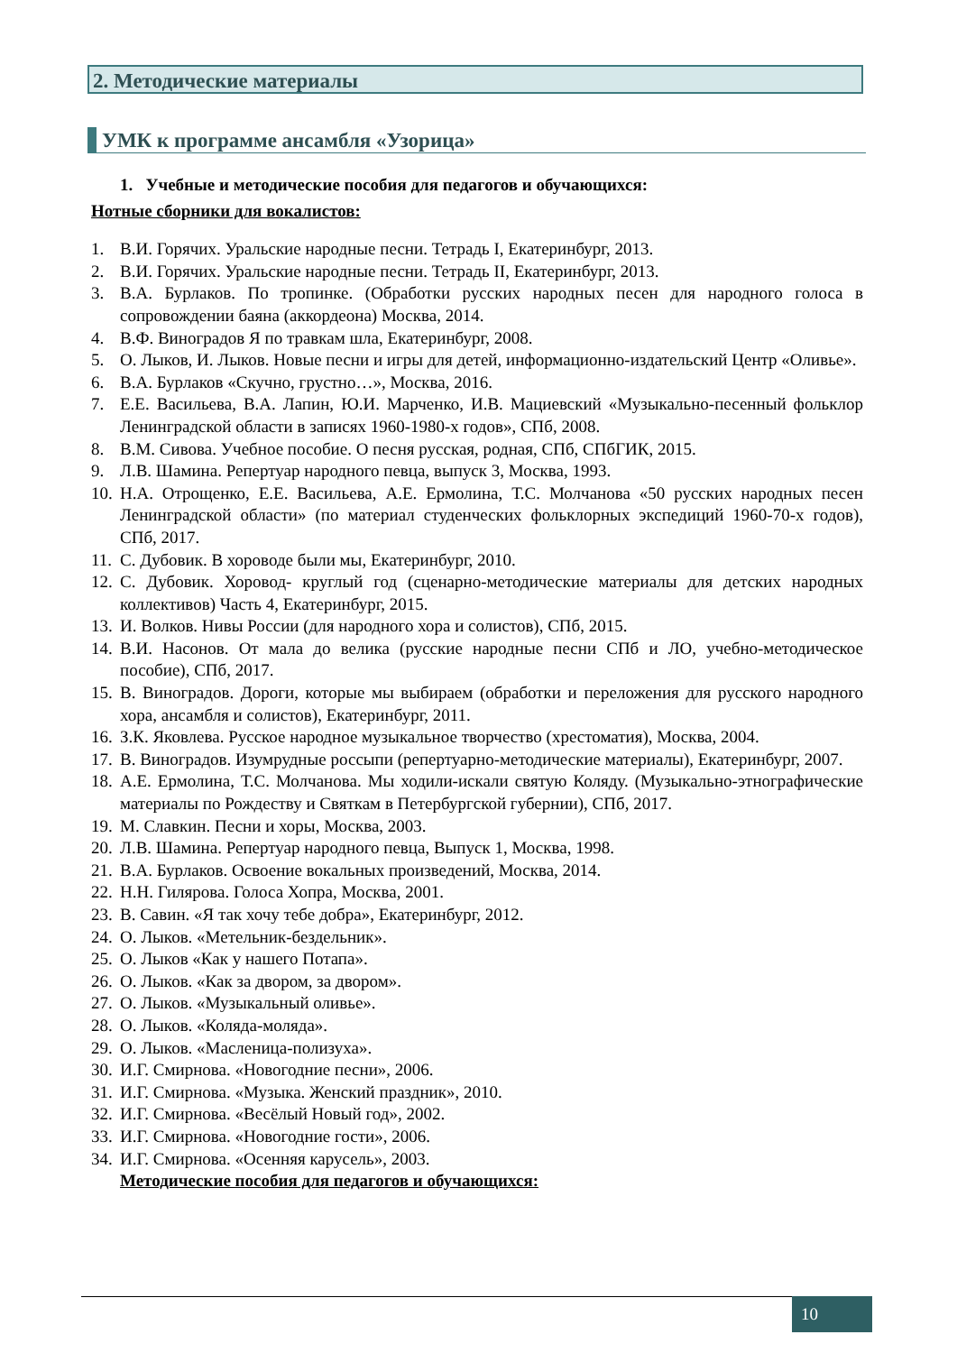2. Методические материалы
УМК к программе ансамбля «Узорица»
1. Учебные и методические пособия для педагогов и обучающихся:
Нотные сборники для вокалистов:
1. В.И. Горячих. Уральские народные песни. Тетрадь I, Екатеринбург, 2013.
2. В.И. Горячих. Уральские народные песни. Тетрадь II, Екатеринбург, 2013.
3. В.А. Бурлаков. По тропинке. (Обработки русских народных песен для народного голоса в сопровождении баяна (аккордеона) Москва, 2014.
4. В.Ф. Виноградов Я по травкам шла, Екатеринбург, 2008.
5. О. Лыков, И. Лыков. Новые песни и игры для детей, информационно-издательский Центр «Оливье».
6. В.А. Бурлаков «Скучно, грустно…», Москва, 2016.
7. Е.Е. Васильева, В.А. Лапин, Ю.И. Марченко, И.В. Мациевский «Музыкально-песенный фольклор Ленинградской области в записях 1960-1980-х годов», СПб, 2008.
8. В.М. Сивова. Учебное пособие. О песня русская, родная, СПб, СПбГИК, 2015.
9. Л.В. Шамина. Репертуар народного певца, выпуск 3, Москва, 1993.
10. Н.А. Отрощенко, Е.Е. Васильева, А.Е. Ермолина, Т.С. Молчанова «50 русских народных песен Ленинградской области» (по материал студенческих фольклорных экспедиций 1960-70-х годов), СПб, 2017.
11. С. Дубовик. В хороводе были мы, Екатеринбург, 2010.
12. С. Дубовик. Хоровод- круглый год (сценарно-методические материалы для детских народных коллективов) Часть 4, Екатеринбург, 2015.
13. И. Волков. Нивы России (для народного хора и солистов), СПб, 2015.
14. В.И. Насонов. От мала до велика (русские народные песни СПб и ЛО, учебно-методическое пособие), СПб, 2017.
15. В. Виноградов. Дороги, которые мы выбираем (обработки и переложения для русского народного хора, ансамбля и солистов), Екатеринбург, 2011.
16. З.К. Яковлева. Русское народное музыкальное творчество (хрестоматия), Москва, 2004.
17. В. Виноградов. Изумрудные россыпи (репертуарно-методические материалы), Екатеринбург, 2007.
18. А.Е. Ермолина, Т.С. Молчанова. Мы ходили-искали святую Коляду. (Музыкально-этнографические материалы по Рождеству и Святкам в Петербургской губернии), СПб, 2017.
19. М. Славкин. Песни и хоры, Москва, 2003.
20. Л.В. Шамина. Репертуар народного певца, Выпуск 1, Москва, 1998.
21. В.А. Бурлаков. Освоение вокальных произведений, Москва, 2014.
22. Н.Н. Гилярова. Голоса Хопра, Москва, 2001.
23. В. Савин. «Я так хочу тебе добра», Екатеринбург, 2012.
24. О. Лыков. «Метельник-бездельник».
25. О. Лыков «Как у нашего Потапа».
26. О. Лыков. «Как за двором, за двором».
27. О. Лыков. «Музыкальный оливье».
28. О. Лыков. «Коляда-моляда».
29. О. Лыков. «Масленица-полизуха».
30. И.Г. Смирнова. «Новогодние песни», 2006.
31. И.Г. Смирнова. «Музыка. Женский праздник», 2010.
32. И.Г. Смирнова. «Весёлый Новый год», 2002.
33. И.Г. Смирнова. «Новогодние гости», 2006.
34. И.Г. Смирнова. «Осенняя карусель», 2003.
Методические пособия для педагогов и обучающихся:
10